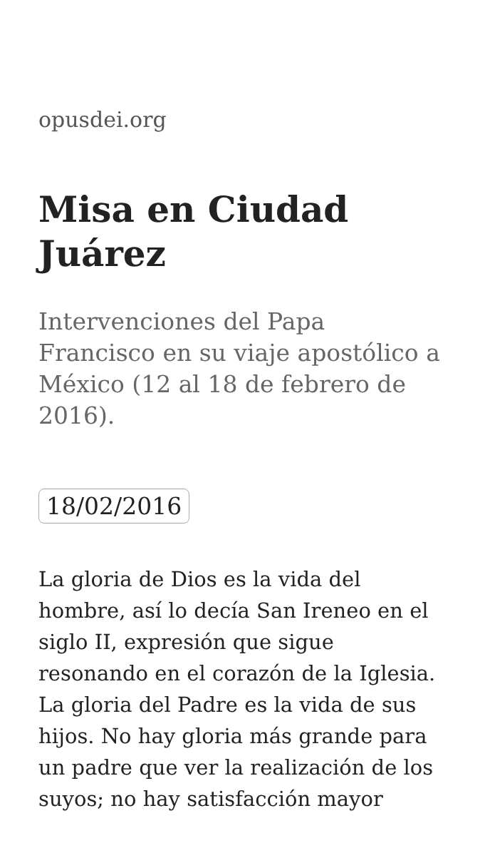opusdei.org
Misa en Ciudad Juárez
Intervenciones del Papa Francisco en su viaje apostólico a México (12 al 18 de febrero de 2016).
18/02/2016
La gloria de Dios es la vida del hombre, así lo decía San Ireneo en el siglo II, expresión que sigue resonando en el corazón de la Iglesia. La gloria del Padre es la vida de sus hijos. No hay gloria más grande para un padre que ver la realización de los suyos; no hay satisfacción mayor